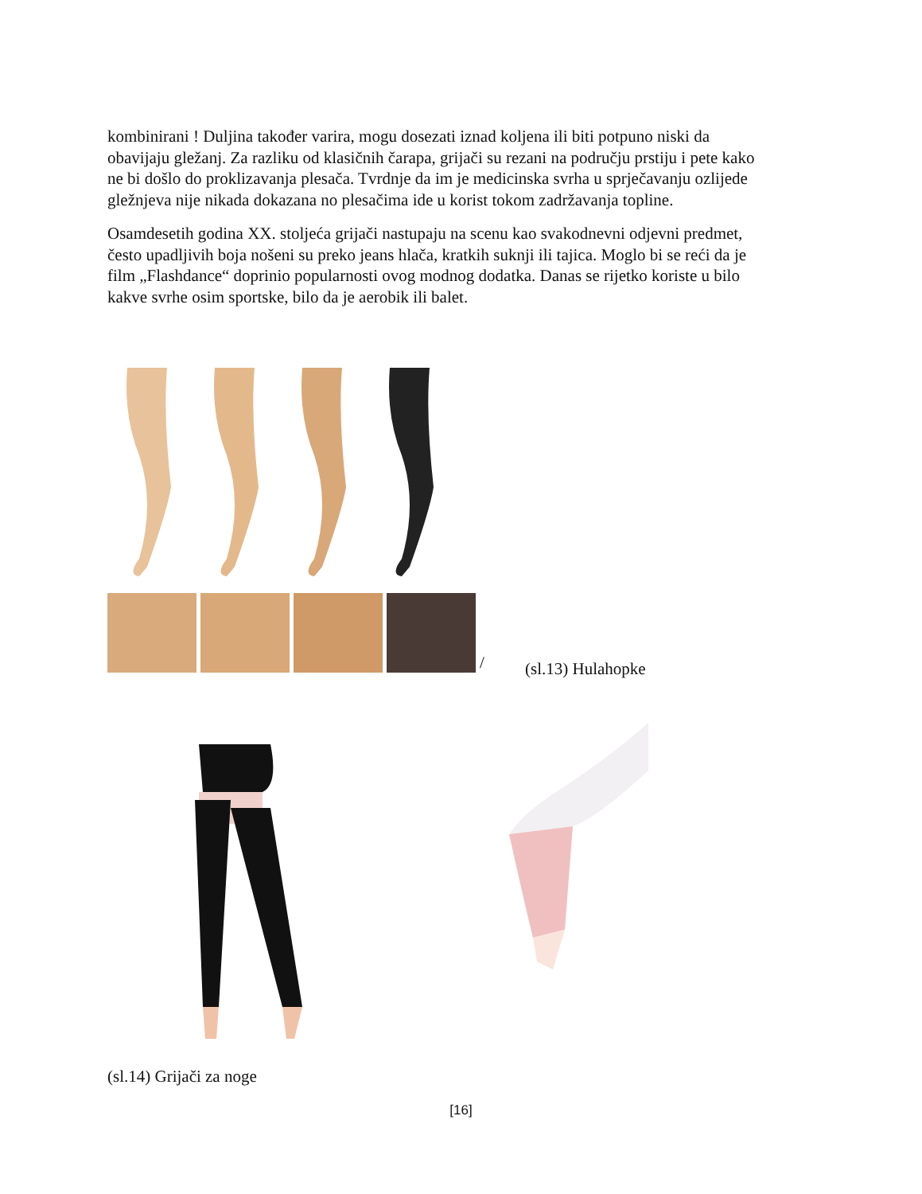kombinirani ! Duljina također varira, mogu dosezati iznad koljena ili biti potpuno niski da obavijaju gležanj. Za razliku od klasičnih čarapa, grijači su rezani na području prstiju i pete kako ne bi došlo do proklizavanja plesača. Tvrdnje da im je medicinska svrha u sprječavanju ozlijede gležnjeva nije nikada dokazana no plesačima ide u korist tokom zadržavanja topline.
Osamdesetih godina XX. stoljeća grijači nastupaju na scenu kao svakodnevni odjevni predmet, često upadljivih boja nošeni su preko jeans hlača, kratkih suknji ili tajica. Moglo bi se reći da je film „Flashdance“ doprinio popularnosti ovog modnog dodatka. Danas se rijetko koriste u bilo kakve svrhe osim sportske, bilo da je aerobik ili balet.
/
(sl.13) Hulahopke
(sl.14) Grijači za noge
[16]